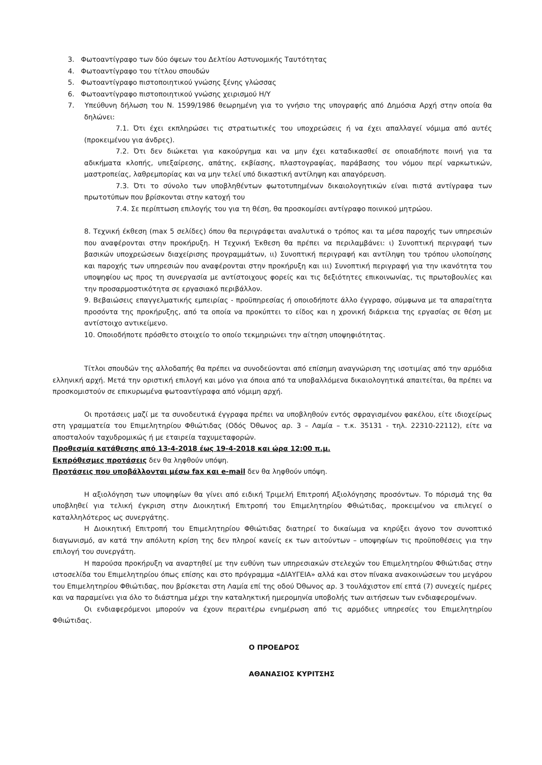3. Φωτοαντίγραφο των δύο όψεων του Δελτίου Αστυνομικής Ταυτότητας
4. Φωτοαντίγραφο του τίτλου σπουδών
5. Φωτοαντίγραφο πιστοποιητικού γνώσης ξένης γλώσσας
6. Φωτοαντίγραφο πιστοποιητικού γνώσης χειρισμού Η/Υ
7. Υπεύθυνη δήλωση του Ν. 1599/1986 θεωρημένη για το γνήσιο της υπογραφής από Δημόσια Αρχή στην οποία θα δηλώνει:
7.1. Ότι έχει εκπληρώσει τις στρατιωτικές του υποχρεώσεις ή να έχει απαλλαγεί νόμιμα από αυτές (προκειμένου για άνδρες).
7.2. Ότι δεν διώκεται για κακούργημα και να μην έχει καταδικασθεί σε οποιαδήποτε ποινή για τα αδικήματα κλοπής, υπεξαίρεσης, απάτης, εκβίασης, πλαστογραφίας, παράβασης του νόμου περί ναρκωτικών, μαστροπείας, λαθρεμπορίας και να μην τελεί υπό δικαστική αντίληψη και απαγόρευση.
7.3. Ότι το σύνολο των υποβληθέντων φωτοτυπημένων δικαιολογητικών είναι πιστά αντίγραφα των πρωτοτύπων που βρίσκονται στην κατοχή του
7.4. Σε περίπτωση επιλογής του για τη θέση, θα προσκομίσει αντίγραφο ποινικού μητρώου.
8. Τεχνική έκθεση (max 5 σελίδες) όπου θα περιγράφεται αναλυτικά ο τρόπος και τα μέσα παροχής των υπηρεσιών που αναφέρονται στην προκήρυξη. Η Τεχνική Έκθεση θα πρέπει να περιλαμβάνει: ι) Συνοπτική περιγραφή των βασικών υποχρεώσεων διαχείρισης προγραμμάτων, ιι) Συνοπτική περιγραφή και αντίληψη του τρόπου υλοποίησης και παροχής των υπηρεσιών που αναφέρονται στην προκήρυξη και ιιι) Συνοπτική περιγραφή για την ικανότητα του υποψηφίου ως προς τη συνεργασία με αντίστοιχους φορείς και τις δεξιότητες επικοινωνίας, τις πρωτοβουλίες και την προσαρμοστικότητα σε εργασιακό περιβάλλον.
9. Βεβαιώσεις επαγγελματικής εμπειρίας - προϋπηρεσίας ή οποιοδήποτε άλλο έγγραφο, σύμφωνα με τα απαραίτητα προσόντα της προκήρυξης, από τα οποία να προκύπτει το είδος και η χρονική διάρκεια της εργασίας σε θέση με αντίστοιχο αντικείμενο.
10. Οποιοδήποτε πρόσθετο στοιχείο το οποίο τεκμηριώνει την αίτηση υποψηφιότητας.
Τίτλοι σπουδών της αλλοδαπής θα πρέπει να συνοδεύονται από επίσημη αναγνώριση της ισοτιμίας από την αρμόδια ελληνική αρχή. Μετά την οριστική επιλογή και μόνο για όποια από τα υποβαλλόμενα δικαιολογητικά απαιτείται, θα πρέπει να προσκομιστούν σε επικυρωμένα φωτοαντίγραφα από νόμιμη αρχή.
Οι προτάσεις μαζί με τα συνοδευτικά έγγραφα πρέπει να υποβληθούν εντός σφραγισμένου φακέλου, είτε ιδιοχείρως στη γραμματεία του Επιμελητηρίου Φθιώτιδας (Οδός Όθωνος αρ. 3 – Λαμία – τ.κ. 35131 - τηλ. 22310-22112), είτε να αποσταλούν ταχυδρομικώς ή με εταιρεία ταχυμεταφορών.
Προθεσμία κατάθεσης από 13-4-2018 έως 19-4-2018 και ώρα 12:00 π.μ.
Εκπρόθεσμες προτάσεις δεν θα ληφθούν υπόψη.
Προτάσεις που υποβάλλονται μέσω fax και e-mail δεν θα ληφθούν υπόψη.
Η αξιολόγηση των υποψηφίων θα γίνει από ειδική Τριμελή Επιτροπή Αξιολόγησης προσόντων. Το πόρισμά της θα υποβληθεί για τελική έγκριση στην Διοικητική Επιτροπή του Επιμελητηρίου Φθιώτιδας, προκειμένου να επιλεγεί ο καταλληλότερος ως συνεργάτης.
Η Διοικητική Επιτροπή του Επιμελητηρίου Φθιώτιδας διατηρεί το δικαίωμα να κηρύξει άγονο τον συνοπτικό διαγωνισμό, αν κατά την απόλυτη κρίση της δεν πληροί κανείς εκ των αιτούντων – υποψηφίων τις προϋποθέσεις για την επιλογή του συνεργάτη.
Η παρούσα προκήρυξη να αναρτηθεί με την ευθύνη των υπηρεσιακών στελεχών του Επιμελητηρίου Φθιώτιδας στην ιστοσελίδα του Επιμελητηρίου όπως επίσης και στο πρόγραμμα «ΔΙΑΥΓΕΙΑ» αλλά και στον πίνακα ανακοινώσεων του μεγάρου του Επιμελητηρίου Φθιώτιδας, που βρίσκεται στη Λαμία επί της οδού Όθωνος αρ. 3 τουλάχιστον επί επτά (7) συνεχείς ημέρες και να παραμείνει για όλο το διάστημα μέχρι την καταληκτική ημερομηνία υποβολής των αιτήσεων των ενδιαφερομένων.
Οι ενδιαφερόμενοι μπορούν να έχουν περαιτέρω ενημέρωση από τις αρμόδιες υπηρεσίες του Επιμελητηρίου Φθιώτιδας.
Ο ΠΡΟΕΔΡΟΣ
ΑΘΑΝΑΣΙΟΣ ΚΥΡΙΤΣΗΣ